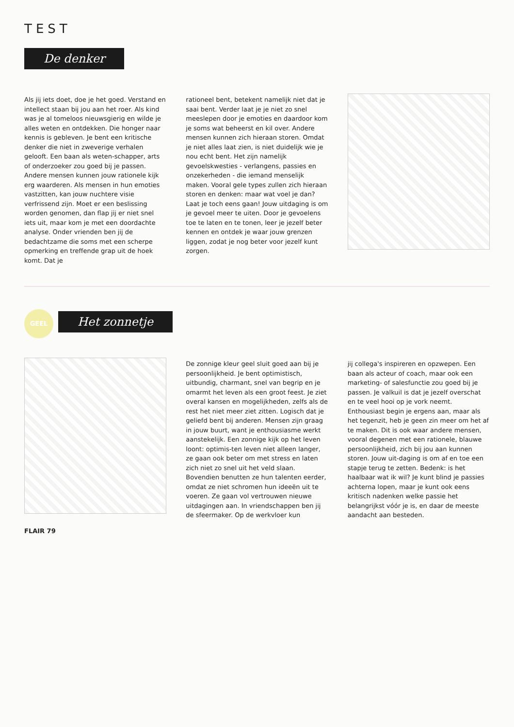TEST
De denker
Als jij iets doet, doe je het goed. Verstand en intellect staan bij jou aan het roer. Als kind was je al tomeloos nieuwsgierig en wilde je alles weten en ontdekken. Die honger naar kennis is gebleven. Je bent een kritische denker die niet in zweverige verhalen gelooft. Een baan als weten-schapper, arts of onderzoeker zou goed bij je passen. Andere mensen kunnen jouw rationele kijk erg waarderen. Als mensen in hun emoties vastzitten, kan jouw nuchtere visie verfrissend zijn. Moet er een beslissing worden genomen, dan flap jij er niet snel iets uit, maar kom je met een doordachte analyse. Onder vrienden ben jij de bedachtzame die soms met een scherpe opmerking en treffende grap uit de hoek komt. Dat je
rationeel bent, betekent namelijk niet dat je saai bent. Verder laat je je niet zo snel meeslepen door je emoties en daardoor kom je soms wat beheerst en kil over. Andere mensen kunnen zich hieraan storen. Omdat je niet alles laat zien, is niet duidelijk wie je nou echt bent. Het zijn namelijk gevoelskwesties - verlangens, passies en onzekerheden - die iemand menselijk maken. Vooral gele types zullen zich hieraan storen en denken: maar wat voel je dan? Laat je toch eens gaan! Jouw uitdaging is om je gevoel meer te uiten. Door je gevoelens toe te laten en te tonen, leer je jezelf beter kennen en ontdek je waar jouw grenzen liggen, zodat je nog beter voor jezelf kunt zorgen.
GEEL Het zonnetje
De zonnige kleur geel sluit goed aan bij je persoonlijkheid. Je bent optimistisch, uitbundig, charmant, snel van begrip en je omarmt het leven als een groot feest. Je ziet overal kansen en mogelijkheden, zelfs als de rest het niet meer ziet zitten. Logisch dat je geliefd bent bij anderen. Mensen zijn graag in jouw buurt, want je enthousiasme werkt aanstekelijk. Een zonnige kijk op het leven loont: optimis-ten leven niet alleen langer, ze gaan ook beter om met stress en laten zich niet zo snel uit het veld slaan. Bovendien benutten ze hun talenten eerder, omdat ze niet schromen hun ideeën uit te voeren. Ze gaan vol vertrouwen nieuwe uitdagingen aan. In vriendschappen ben jij de sfeermaker. Op de werkvloer kun
jij collega's inspireren en opzwepen. Een baan als acteur of coach, maar ook een marketing- of salesfunctie zou goed bij je passen. Je valkuil is dat je jezelf overschat en te veel hooi op je vork neemt. Enthousiast begin je ergens aan, maar als het tegenzit, heb je geen zin meer om het af te maken. Dit is ook waar andere mensen, vooral degenen met een rationele, blauwe persoonlijkheid, zich bij jou aan kunnen storen. Jouw uit-daging is om af en toe een stapje terug te zetten. Bedenk: is het haalbaar wat ik wil? Je kunt blind je passies achterna lopen, maar je kunt ook eens kritisch nadenken welke passie het belangrijkst vóór je is, en daar de meeste aandacht aan besteden.
FLAIR 79